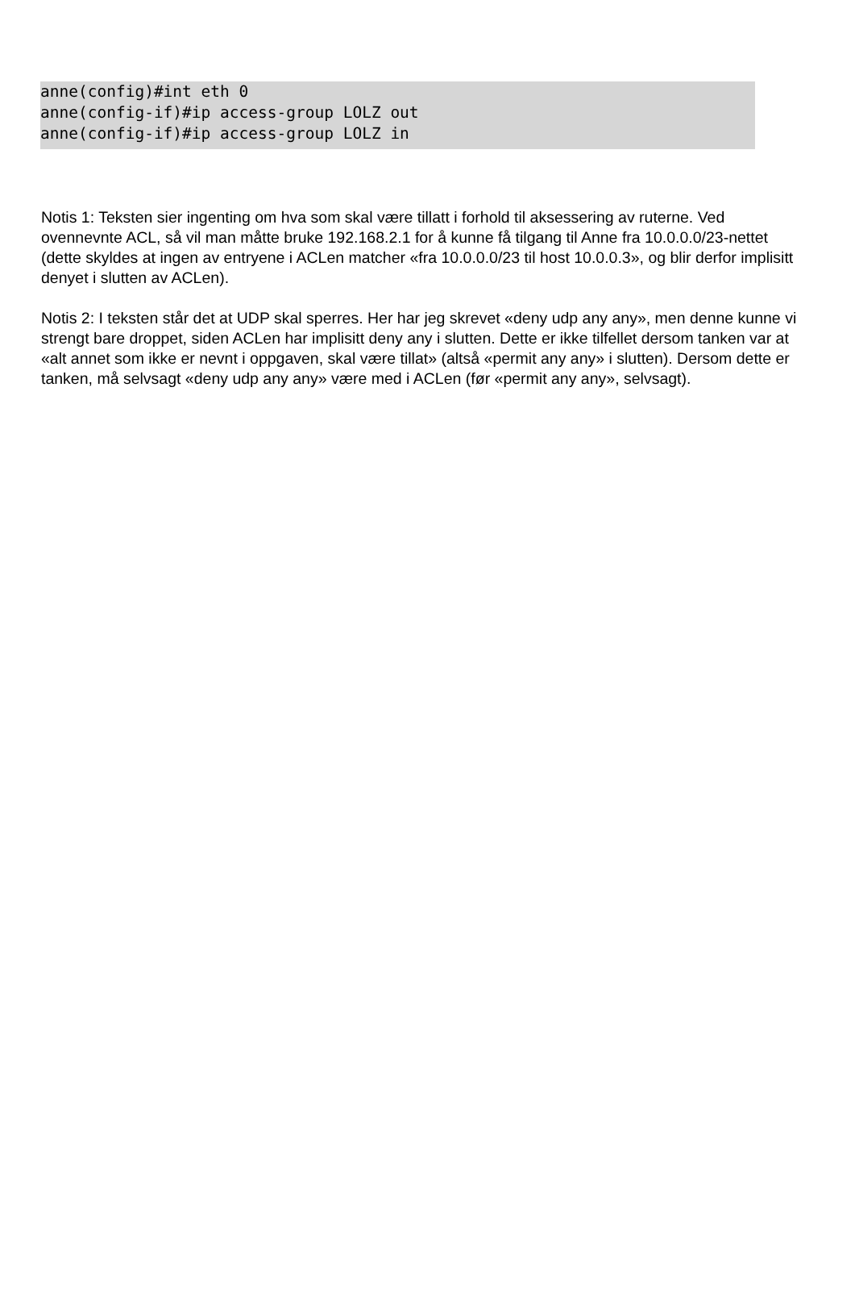anne(config)#int eth 0 anne(config-if)#ip access-group LOLZ out anne(config-if)#ip access-group LOLZ in
Notis 1: Teksten sier ingenting om hva som skal være tillatt i forhold til aksessering av ruterne. Ved ovennevnte ACL, så vil man måtte bruke 192.168.2.1 for å kunne få tilgang til Anne fra 10.0.0.0/23-nettet (dette skyldes at ingen av entryene i ACLen matcher «fra 10.0.0.0/23 til host 10.0.0.3», og blir derfor implisitt denyet i slutten av ACLen).
Notis 2: I teksten står det at UDP skal sperres. Her har jeg skrevet «deny udp any any», men denne kunne vi strengt bare droppet, siden ACLen har implisitt deny any i slutten. Dette er ikke tilfellet dersom tanken var at «alt annet som ikke er nevnt i oppgaven, skal være tillat» (altså «permit any any» i slutten). Dersom dette er tanken, må selvsagt «deny udp any any» være med i ACLen (før «permit any any», selvsagt).